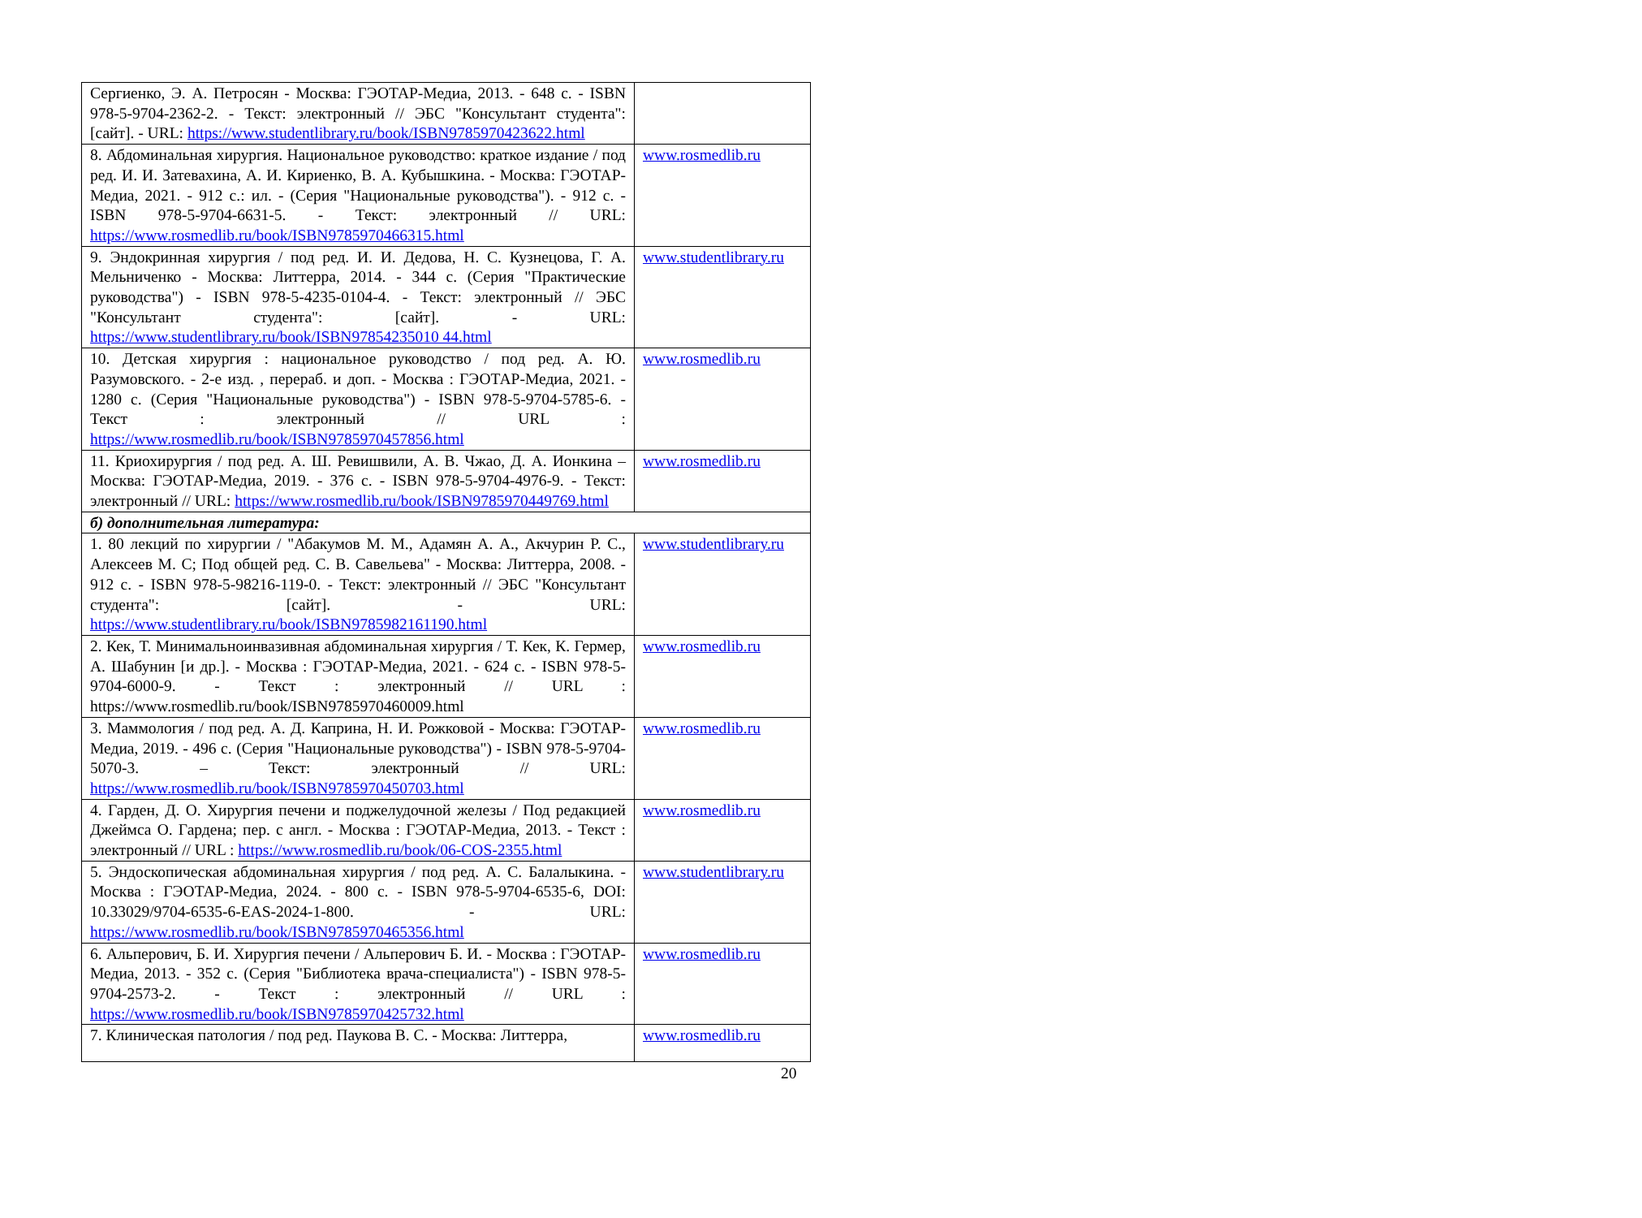| Сергиенко, Э. А. Петросян - Москва: ГЭОТАР-Медиа, 2013. - 648 с. - ISBN 978-5-9704-2362-2. - Текст: электронный // ЭБС "Консультант студента": [сайт]. - URL: https://www.studentlibrary.ru/book/ISBN9785970423622.html | |
| 8. Абдоминальная хирургия. Национальное руководство: краткое издание / под ред. И. И. Затевахина, А. И. Кириенко, В. А. Кубышкина. - Москва: ГЭОТАР-Медиа, 2021. - 912 с.: ил. - (Серия "Национальные руководства"). - 912 с. - ISBN 978-5-9704-6631-5. - Текст: электронный // URL: https://www.rosmedlib.ru/book/ISBN9785970466315.html | www.rosmedlib.ru |
| 9. Эндокринная хирургия / под ред. И. И. Дедова, Н. С. Кузнецова, Г. А. Мельниченко - Москва: Литтерра, 2014. - 344 с. (Серия "Практические руководства") - ISBN 978-5-4235-0104-4. - Текст: электронный // ЭБС "Консультант студента": [сайт]. - URL: https://www.studentlibrary.ru/book/ISBN97854235010 44.html | www.studentlibrary.ru |
| 10. Детская хирургия : национальное руководство / под ред. А. Ю. Разумовского. - 2-е изд. , перераб. и доп. - Москва : ГЭОТАР-Медиа, 2021. - 1280 с. (Серия "Национальные руководства") - ISBN 978-5-9704-5785-6. - Текст : электронный // URL : https://www.rosmedlib.ru/book/ISBN9785970457856.html | www.rosmedlib.ru |
| 11. Криохирургия / под ред. А. Ш. Ревишвили, А. В. Чжао, Д. А. Ионкина – Москва: ГЭОТАР-Медиа, 2019. - 376 с. - ISBN 978-5-9704-4976-9. - Текст: электронный // URL: https://www.rosmedlib.ru/book/ISBN9785970449769.html | www.rosmedlib.ru |
| б) дополнительная литература: | |
| 1. 80 лекций по хирургии / "Абакумов М. М., Адамян А. А., Акчурин Р. С., Алексеев М. С; Под общей ред. С. В. Савельева" - Москва: Литтерра, 2008. - 912 с. - ISBN 978-5-98216-119-0. - Текст: электронный // ЭБС "Консультант студента": [сайт]. - URL: https://www.studentlibrary.ru/book/ISBN9785982161190.html | www.studentlibrary.ru |
| 2. Кек, Т. Минимальноинвазивная абдоминальная хирургия / Т. Кек, К. Гермер, А. Шабунин [и др.]. - Москва : ГЭОТАР-Медиа, 2021. - 624 с. - ISBN 978-5-9704-6000-9. - Текст : электронный // URL : https://www.rosmedlib.ru/book/ISBN9785970460009.html | www.rosmedlib.ru |
| 3. Маммология / под ред. А. Д. Каприна, Н. И. Рожковой - Москва: ГЭОТАР-Медиа, 2019. - 496 с. (Серия "Национальные руководства") - ISBN 978-5-9704-5070-3. – Текст: электронный // URL: https://www.rosmedlib.ru/book/ISBN9785970450703.html | www.rosmedlib.ru |
| 4. Гарден, Д. О. Хирургия печени и поджелудочной железы / Под редакцией Джеймса О. Гардена; пер. с англ. - Москва : ГЭОТАР-Медиа, 2013. - Текст : электронный // URL : https://www.rosmedlib.ru/book/06-COS-2355.html | www.rosmedlib.ru |
| 5. Эндоскопическая абдоминальная хирургия / под ред. А. С. Балалыкина. - Москва : ГЭОТАР-Медиа, 2024. - 800 с. - ISBN 978-5-9704-6535-6, DOI: 10.33029/9704-6535-6-EAS-2024-1-800. - URL: https://www.rosmedlib.ru/book/ISBN9785970465356.html | www.studentlibrary.ru |
| 6. Альперович, Б. И. Хирургия печени / Альперович Б. И. - Москва : ГЭОТАР-Медиа, 2013. - 352 с. (Серия "Библиотека врача-специалиста") - ISBN 978-5-9704-2573-2. - Текст : электронный // URL : https://www.rosmedlib.ru/book/ISBN9785970425732.html | www.rosmedlib.ru |
| 7. Клиническая патология / под ред. Паукова В. С. - Москва: Литтерра, | www.rosmedlib.ru |
20